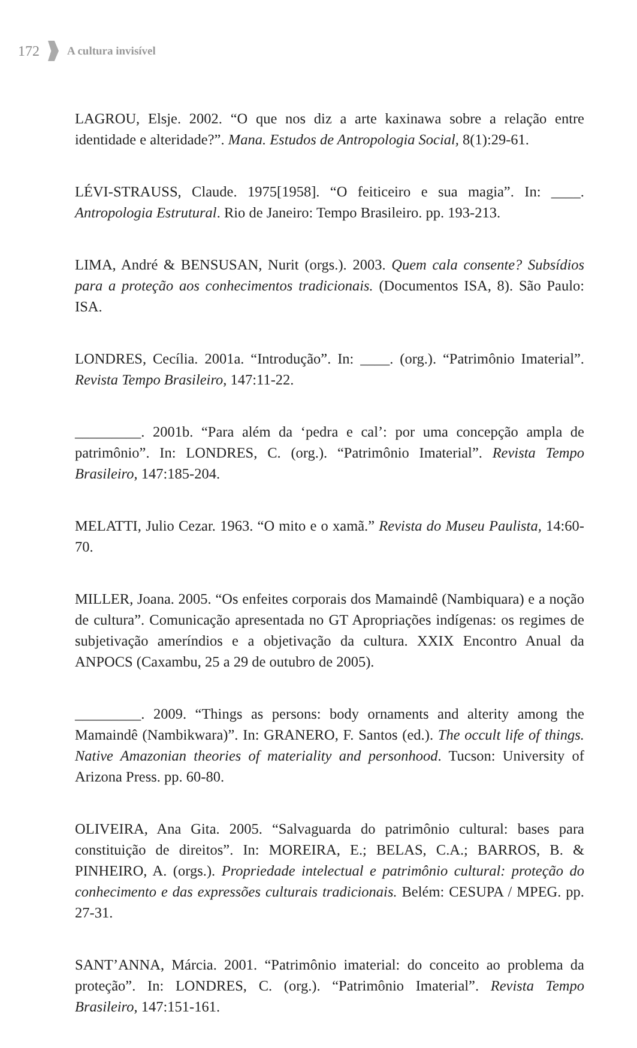172 A cultura invisível
LAGROU, Elsje. 2002. “O que nos diz a arte kaxinawa sobre a relação entre identidade e alteridade?”. Mana. Estudos de Antropologia Social, 8(1):29-61.
LÉVI-STRAUSS, Claude. 1975[1958]. “O feiticeiro e sua magia”. In: ____. Antropologia Estrutural. Rio de Janeiro: Tempo Brasileiro. pp. 193-213.
LIMA, André & BENSUSAN, Nurit (orgs.). 2003. Quem cala consente? Subsídios para a proteção aos conhecimentos tradicionais. (Documentos ISA, 8). São Paulo: ISA.
LONDRES, Cecília. 2001a. “Introdução”. In: ____. (org.). “Patrimônio Imaterial”. Revista Tempo Brasileiro, 147:11-22.
_________. 2001b. “Para além da ‘pedra e cal’: por uma concepção ampla de patrimônio”. In: LONDRES, C. (org.). “Patrimônio Imaterial”. Revista Tempo Brasileiro, 147:185-204.
MELATTI, Julio Cezar. 1963. “O mito e o xamã.” Revista do Museu Paulista, 14:60-70.
MILLER, Joana. 2005. “Os enfeites corporais dos Mamaindê (Nambiquara) e a noção de cultura”. Comunicação apresentada no GT Apropriações indígenas: os regimes de subjetivação ameríndios e a objetivação da cultura. XXIX Encontro Anual da ANPOCS (Caxambu, 25 a 29 de outubro de 2005).
_________. 2009. “Things as persons: body ornaments and alterity among the Mamaindê (Nambikwara)”. In: GRANERO, F. Santos (ed.). The occult life of things. Native Amazonian theories of materiality and personhood. Tucson: University of Arizona Press. pp. 60-80.
OLIVEIRA, Ana Gita. 2005. “Salvaguarda do patrimônio cultural: bases para constituição de direitos”. In: MOREIRA, E.; BELAS, C.A.; BARROS, B. & PINHEIRO, A. (orgs.). Propriedade intelectual e patrimônio cultural: proteção do conhecimento e das expressões culturais tradicionais. Belém: CESUPA / MPEG. pp. 27-31.
SANT’ANNA, Márcia. 2001. “Patrimônio imaterial: do conceito ao problema da proteção”. In: LONDRES, C. (org.). “Patrimônio Imaterial”. Revista Tempo Brasileiro, 147:151-161.